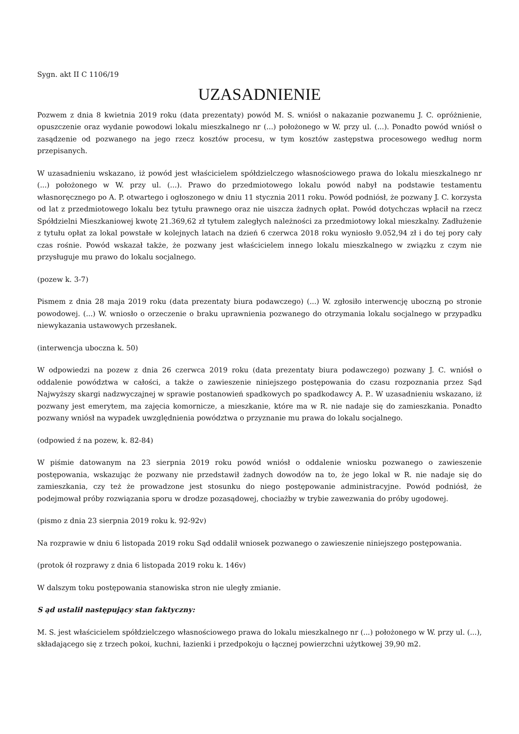Sygn. akt II C 1106/19
UZASADNIENIE
Pozwem z dnia 8 kwietnia 2019 roku (data prezentaty) powód M. S. wniósł o nakazanie pozwanemu J. C. opróżnienie, opuszczenie oraz wydanie powodowi lokalu mieszkalnego nr (...) położonego w W. przy ul. (...). Ponadto powód wniósł o zasądzenie od pozwanego na jego rzecz kosztów procesu, w tym kosztów zastępstwa procesowego według norm przepisanych.
W uzasadnieniu wskazano, iż powód jest właścicielem spółdzielczego własnościowego prawa do lokalu mieszkalnego nr (...) położonego w W. przy ul. (...). Prawo do przedmiotowego lokalu powód nabył na podstawie testamentu własnoręcznego po A. P. otwartego i ogłoszonego w dniu 11 stycznia 2011 roku. Powód podniósł, że pozwany J. C. korzysta od lat z przedmiotowego lokalu bez tytułu prawnego oraz nie uiszcza żadnych opłat. Powód dotychczas wpłacił na rzecz Spółdzielni Mieszkaniowej kwotę 21.369,62 zł tytułem zaległych należności za przedmiotowy lokal mieszkalny. Zadłużenie z tytułu opłat za lokal powstałe w kolejnych latach na dzień 6 czerwca 2018 roku wyniosło 9.052,94 zł i do tej pory cały czas rośnie. Powód wskazał także, że pozwany jest właścicielem innego lokalu mieszkalnego w związku z czym nie przysługuje mu prawo do lokalu socjalnego.
(pozew k. 3-7)
Pismem z dnia 28 maja 2019 roku (data prezentaty biura podawczego) (...) W. zgłosiło interwencję uboczną po stronie powodowej. (...) W. wniosło o orzeczenie o braku uprawnienia pozwanego do otrzymania lokalu socjalnego w przypadku niewykazania ustawowych przesłanek.
(interwencja uboczna k. 50)
W odpowiedzi na pozew z dnia 26 czerwca 2019 roku (data prezentaty biura podawczego) pozwany J. C. wniósł o oddalenie powództwa w całości, a także o zawieszenie niniejszego postępowania do czasu rozpoznania przez Sąd Najwyższy skargi nadzwyczajnej w sprawie postanowień spadkowych po spadkodawcy A. P.. W uzasadnieniu wskazano, iż pozwany jest emerytem, ma zajęcia komornicze, a mieszkanie, które ma w R. nie nadaje się do zamieszkania. Ponadto pozwany wniósł na wypadek uwzględnienia powództwa o przyznanie mu prawa do lokalu socjalnego.
(odpowied ź na pozew, k. 82-84)
W piśmie datowanym na 23 sierpnia 2019 roku powód wniósł o oddalenie wniosku pozwanego o zawieszenie postępowania, wskazując że pozwany nie przedstawił żadnych dowodów na to, że jego lokal w R. nie nadaje się do zamieszkania, czy też że prowadzone jest stosunku do niego postępowanie administracyjne. Powód podniósł, że podejmował próby rozwiązania sporu w drodze pozasądowej, chociażby w trybie zawezwania do próby ugodowej.
(pismo z dnia 23 sierpnia 2019 roku k. 92-92v)
Na rozprawie w dniu 6 listopada 2019 roku Sąd oddalił wniosek pozwanego o zawieszenie niniejszego postępowania.
(protok ół rozprawy z dnia 6 listopada 2019 roku k. 146v)
W dalszym toku postępowania stanowiska stron nie uległy zmianie.
S ąd ustalił następujący stan faktyczny:
M. S. jest właścicielem spółdzielczego własnościowego prawa do lokalu mieszkalnego nr (...) położonego w W. przy ul. (...), składającego się z trzech pokoi, kuchni, łazienki i przedpokoju o łącznej powierzchni użytkowej 39,90 m2.